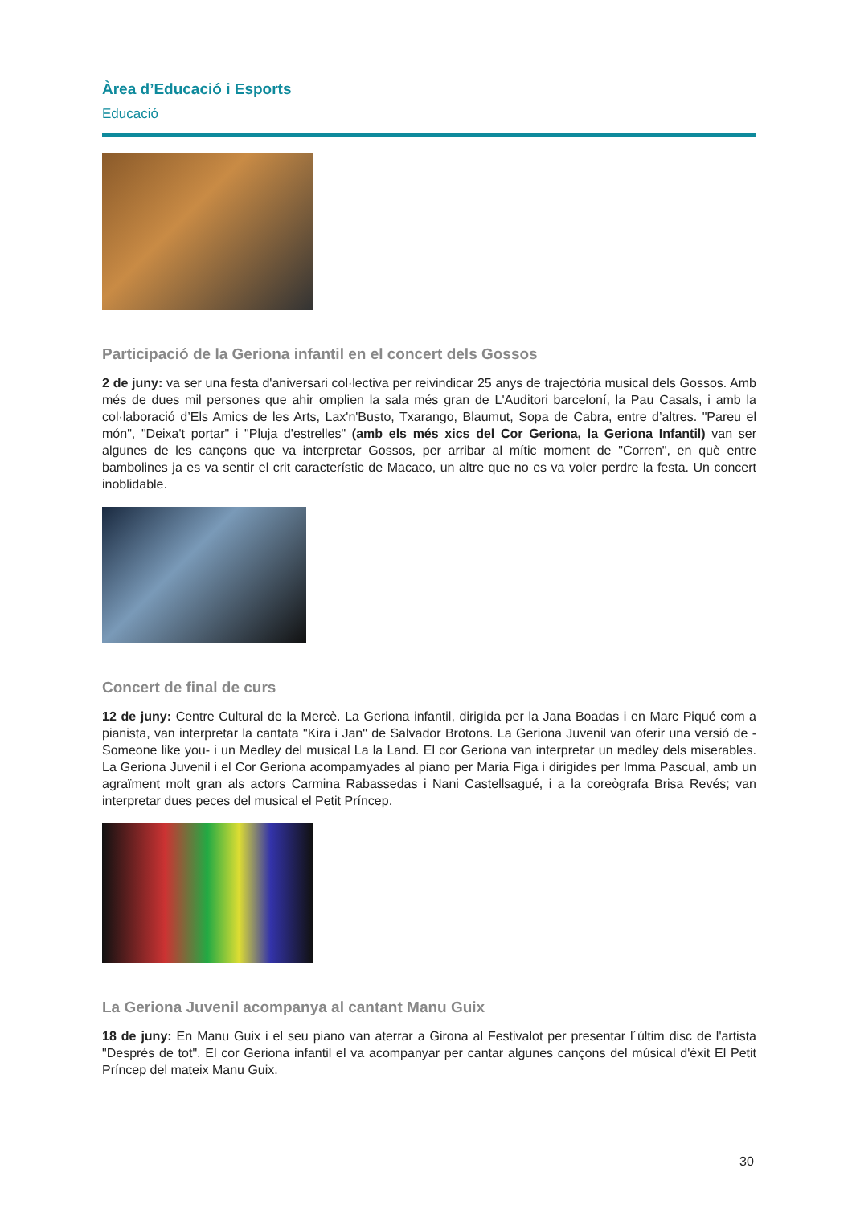Àrea d’Educació i Esports
Educació
Participació de la Geriona infantil en el concert dels Gossos
2 de juny: va ser una festa d'aniversari col·lectiva per reivindicar 25 anys de trajectòria musical dels Gossos. Amb més de dues mil persones que ahir omplien la sala més gran de L'Auditori barceloní, la Pau Casals, i amb la col·laboració d’Els Amics de les Arts, Lax'n'Busto, Txarango, Blaumut, Sopa de Cabra, entre d’altres. "Pareu el món", "Deixa't portar" i "Pluja d'estrelles" (amb els més xics del Cor Geriona, la Geriona Infantil) van ser algunes de les cançons que va interpretar Gossos, per arribar al mític moment de "Corren", en què entre bambolines ja es va sentir el crit característic de Macaco, un altre que no es va voler perdre la festa. Un concert inoblidable.
Concert de final de curs
12 de juny: Centre Cultural de la Mercè. La Geriona infantil, dirigida per la Jana Boadas i en Marc Piqué com a pianista, van interpretar la cantata "Kira i Jan" de Salvador Brotons. La Geriona Juvenil van oferir una versió de - Someone like you- i un Medley del musical La la Land. El cor Geriona van interpretar un medley dels miserables. La Geriona Juvenil i el Cor Geriona acompamyades al piano per Maria Figa i dirigides per Imma Pascual, amb un agraïment molt gran als actors Carmina Rabassedas i Nani Castellsagué, i a la coreògrafa Brisa Revés; van interpretar dues peces del musical el Petit Príncep.
La Geriona Juvenil acompanya al cantant Manu Guix
18 de juny: En Manu Guix i el seu piano van aterrar a Girona al Festivalot per presentar l´últim disc de l'artista "Després de tot". El cor Geriona infantil el va acompanyar per cantar algunes cançons del músical d'èxit El Petit Príncep del mateix Manu Guix.
30